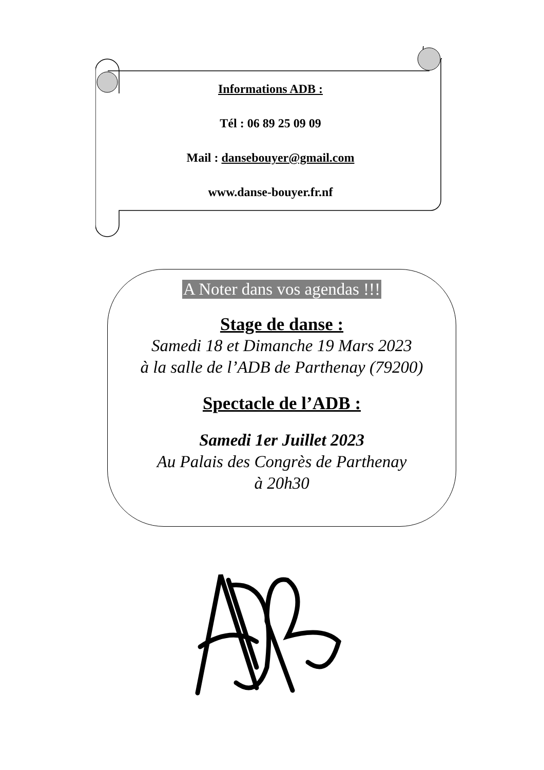Informations ADB :
Tél : 06 89 25 09 09
Mail : dansebouyer@gmail.com
www.danse-bouyer.fr.nf
A Noter dans vos agendas !!!
Stage de danse :
Samedi 18 et Dimanche 19 Mars 2023
à la salle de l’ADB de Parthenay (79200)
Spectacle de l’ADB :
Samedi 1er Juillet 2023
Au Palais des Congrès de Parthenay
à 20h30